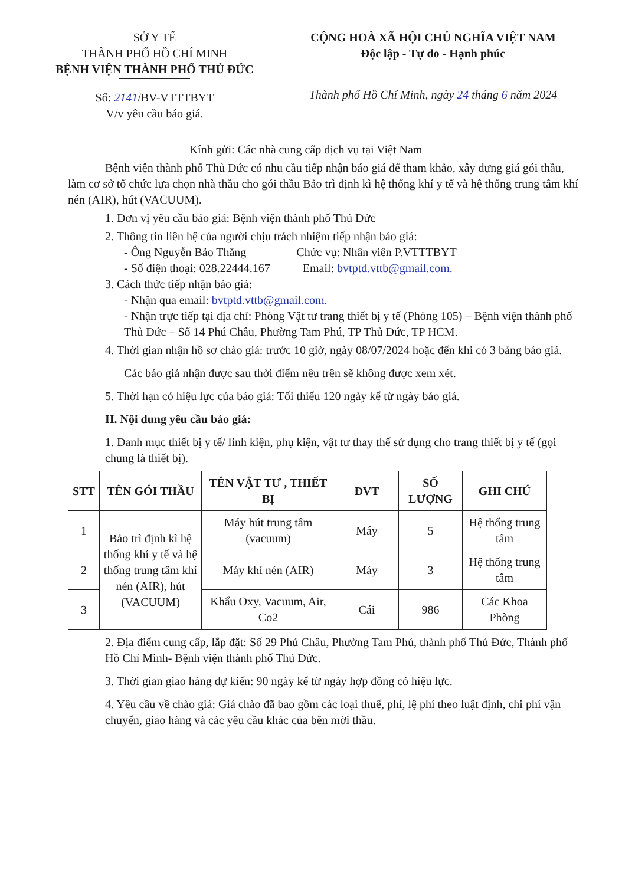SỞ Y TẾ
THÀNH PHỐ HỒ CHÍ MINH
BỆNH VIỆN THÀNH PHỐ THỦ ĐỨC
Số: 2141/BV-VTTTBYT
V/v yêu cầu báo giá.
CỘNG HOÀ XÃ HỘI CHỦ NGHĨA VIỆT NAM
Độc lập - Tự do - Hạnh phúc
Thành phố Hồ Chí Minh, ngày 24 tháng 6 năm 2024
Kính gửi: Các nhà cung cấp dịch vụ tại Việt Nam
Bệnh viện thành phố Thủ Đức có nhu cầu tiếp nhận báo giá để tham khảo, xây dựng giá gói thầu, làm cơ sở tổ chức lựa chọn nhà thầu cho gói thầu Bảo trì định kì hệ thống khí y tế và hệ thống trung tâm khí nén (AIR), hút (VACUUM).
1. Đơn vị yêu cầu báo giá: Bệnh viện thành phố Thủ Đức
2. Thông tin liên hệ của người chịu trách nhiệm tiếp nhận báo giá:
- Ông Nguyễn Bảo Thăng Chức vụ: Nhân viên P.VTTTBYT
- Số điện thoại: 028.22444.167 Email: bvtptd.vttb@gmail.com.
3. Cách thức tiếp nhận báo giá:
- Nhận qua email: bvtptd.vttb@gmail.com.
- Nhận trực tiếp tại địa chỉ: Phòng Vật tư trang thiết bị y tế (Phòng 105) – Bệnh viện thành phố Thủ Đức – Số 14 Phú Châu, Phường Tam Phú, TP Thủ Đức, TP HCM.
4. Thời gian nhận hồ sơ chào giá: trước 10 giờ, ngày 08/07/2024 hoặc đến khi có 3 bảng báo giá.
Các báo giá nhận được sau thời điểm nêu trên sẽ không được xem xét.
5. Thời hạn có hiệu lực của báo giá: Tối thiểu 120 ngày kể từ ngày báo giá.
II. Nội dung yêu cầu báo giá:
1. Danh mục thiết bị y tế/ linh kiện, phụ kiện, vật tư thay thế sử dụng cho trang thiết bị y tế (gọi chung là thiết bị).
| STT | TÊN GÓI THẦU | TÊN VẬT TƯ , THIẾT BỊ | ĐVT | SỐ LƯỢNG | GHI CHÚ |
| --- | --- | --- | --- | --- | --- |
| 1 | Bảo trì định kì hệ thống khí y tế và hệ thống trung tâm khí nén (AIR), hút (VACUUM) | Máy hút trung tâm (vacuum) | Máy | 5 | Hệ thống trung tâm |
| 2 | | Máy khí nén (AIR) | Máy | 3 | Hệ thống trung tâm |
| 3 | | Khẩu Oxy, Vacuum, Air, Co2 | Cái | 986 | Các Khoa Phòng |
2. Địa điểm cung cấp, lắp đặt: Số 29 Phú Châu, Phường Tam Phú, thành phố Thủ Đức, Thành phố Hồ Chí Minh- Bệnh viện thành phố Thủ Đức.
3. Thời gian giao hàng dự kiến: 90 ngày kể từ ngày hợp đồng có hiệu lực.
4. Yêu cầu về chào giá: Giá chào đã bao gồm các loại thuế, phí, lệ phí theo luật định, chi phí vận chuyển, giao hàng và các yêu cầu khác của bên mời thầu.